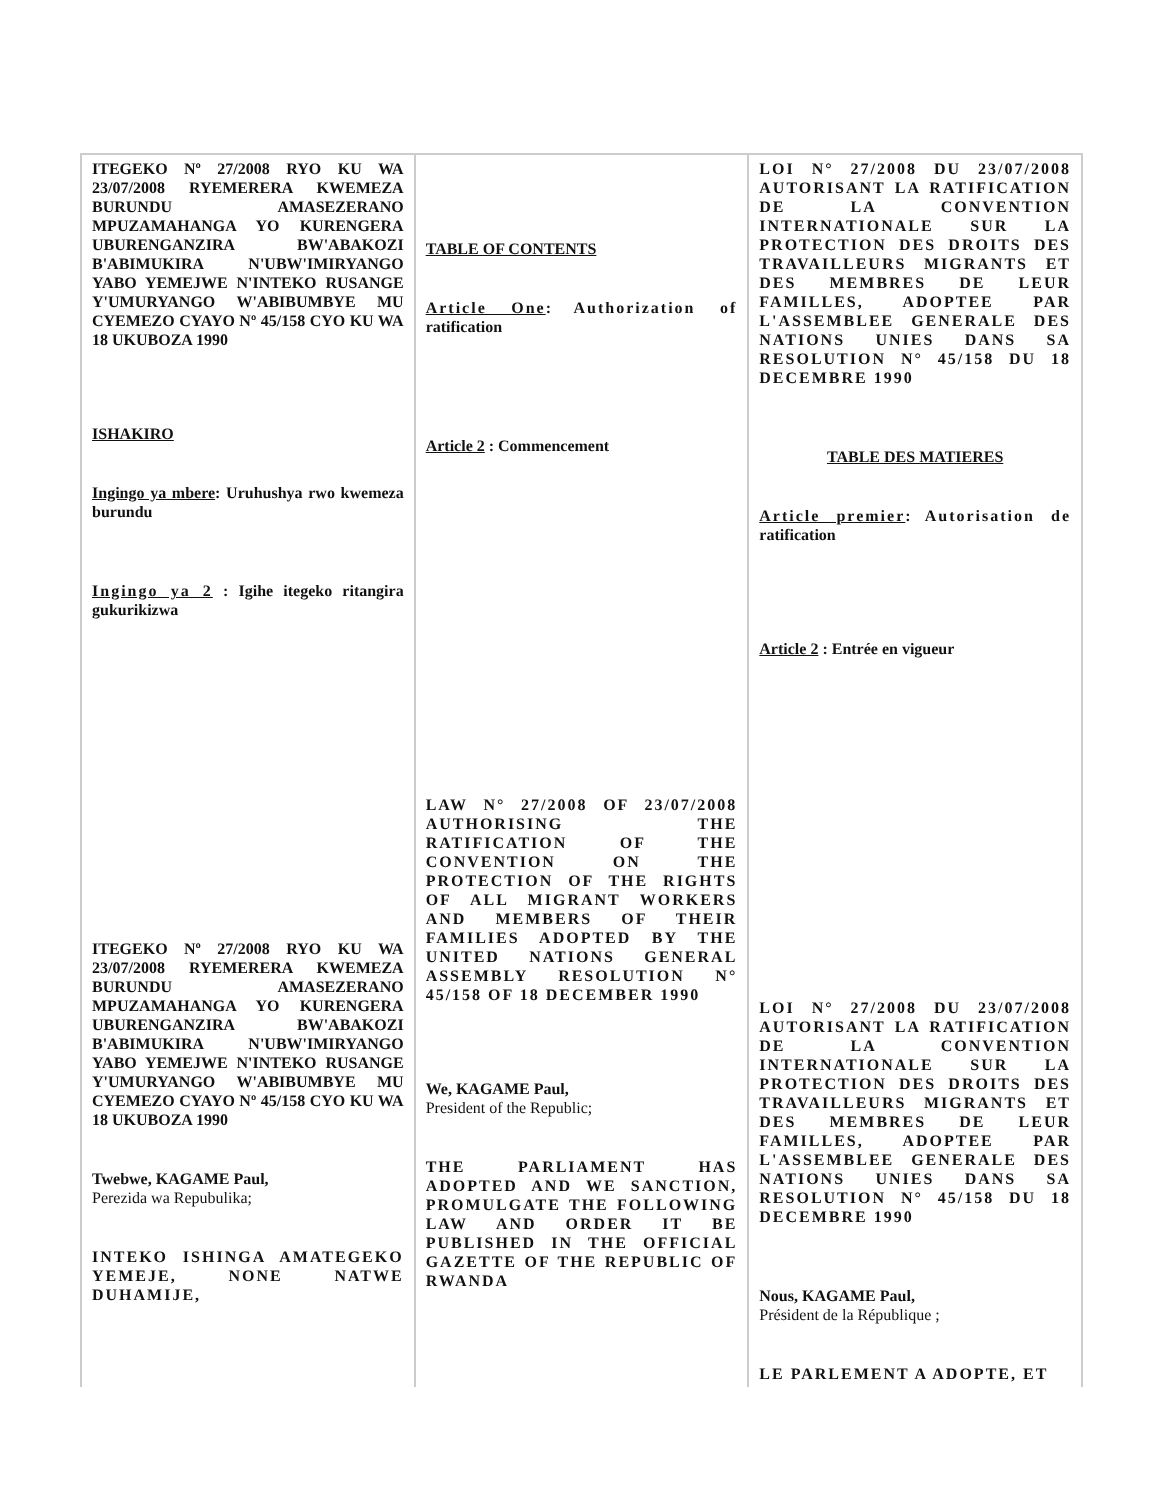| ITEGEKO Nº 27/2008 RYO KU WA 23/07/2008 RYEMERERA KWEMEZA BURUNDU AMASEZERANO MPUZAMAHANGA YO KURENGERA UBURENGANZIRA BW'ABAKOZI B'ABIMUKIRA N'UBW'IMIRYANGO YABO YEMEJWE N'INTEKO RUSANGE Y'UMURYANGO W'ABIBUMBYE MU CYEMEZO CYAYO Nº 45/158 CYO KU WA 18 UKUBOZA 1990 ISHAKIRO Ingingo ya mbere : Uruhushya rwo kwemeza burundu Ingingo ya 2 : Igihe itegeko ritangira gukurikizwa ITEGEKO Nº 27/2008 RYO KU WA 23/07/2008 RYEMERERA KWEMEZA BURUNDU AMASEZERANO MPUZAMAHANGA YO KURENGERA UBURENGANZIRA BW'ABAKOZI B'ABIMUKIRA N'UBW'IMIRYANGO YABO YEMEJWE N'INTEKO RUSANGE Y'UMURYANGO W'ABIBUMBYE MU CYEMEZO CYAYO Nº 45/158 CYO KU WA 18 UKUBOZA 1990 Twebwe, KAGAME Paul, Perezida wa Repubulika; INTEKO ISHINGA AMATEGEKO YEMEJE, NONE NATWE DUHAMIJE, | TABLE OF CONTENTS Article One : Authorization of ratification Article 2 : Commencement LAW N° 27/2008 OF 23/07/2008 AUTHORISING THE RATIFICATION OF THE CONVENTION ON THE PROTECTION OF THE RIGHTS OF ALL MIGRANT WORKERS AND MEMBERS OF THEIR FAMILIES ADOPTED BY THE UNITED NATIONS GENERAL ASSEMBLY RESOLUTION N° 45/158 OF 18 DECEMBER 1990 We, KAGAME Paul, President of the Republic; THE PARLIAMENT HAS ADOPTED AND WE SANCTION, PROMULGATE THE FOLLOWING LAW AND ORDER IT BE PUBLISHED IN THE OFFICIAL GAZETTE OF THE REPUBLIC OF RWANDA | LOI N° 27/2008 DU 23/07/2008 AUTORISANT LA RATIFICATION DE LA CONVENTION INTERNATIONALE SUR LA PROTECTION DES DROITS DES TRAVAILLEURS MIGRANTS ET DES MEMBRES DE LEUR FAMILLES, ADOPTEE PAR L'ASSEMBLEE GENERALE DES NATIONS UNIES DANS SA RESOLUTION N° 45/158 DU 18 DECEMBRE 1990 TABLE DES MATIERES Article premier : Autorisation de ratification Article 2 : Entrée en vigueur LOI N° 27/2008 DU 23/07/2008 AUTORISANT LA RATIFICATION DE LA CONVENTION INTERNATIONALE SUR LA PROTECTION DES DROITS DES TRAVAILLEURS MIGRANTS ET DES MEMBRES DE LEUR FAMILLES, ADOPTEE PAR L'ASSEMBLEE GENERALE DES NATIONS UNIES DANS SA RESOLUTION N° 45/158 DU 18 DECEMBRE 1990 Nous, KAGAME Paul, Président de la République ; LE PARLEMENT A ADOPTE, ET |